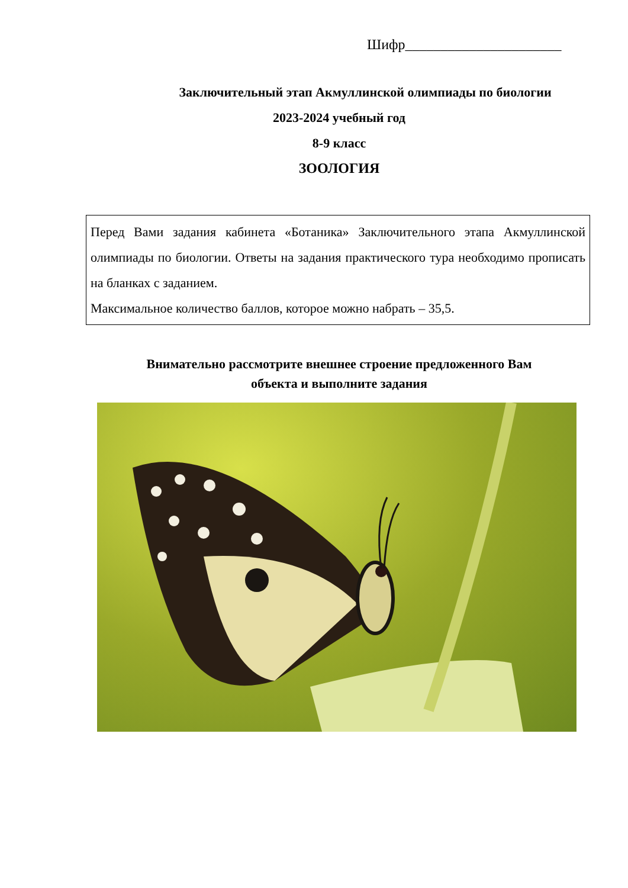Шифр______________________
Заключительный этап Акмуллинской олимпиады по биологии
2023-2024 учебный год
8-9 класс
ЗООЛОГИЯ
Перед Вами задания кабинета «Ботаника» Заключительного этапа Акмуллинской олимпиады по биологии. Ответы на задания практического тура необходимо прописать на бланках с заданием.
Максимальное количество баллов, которое можно набрать – 35,5.
Внимательно рассмотрите внешнее строение предложенного Вам
объекта и выполните задания